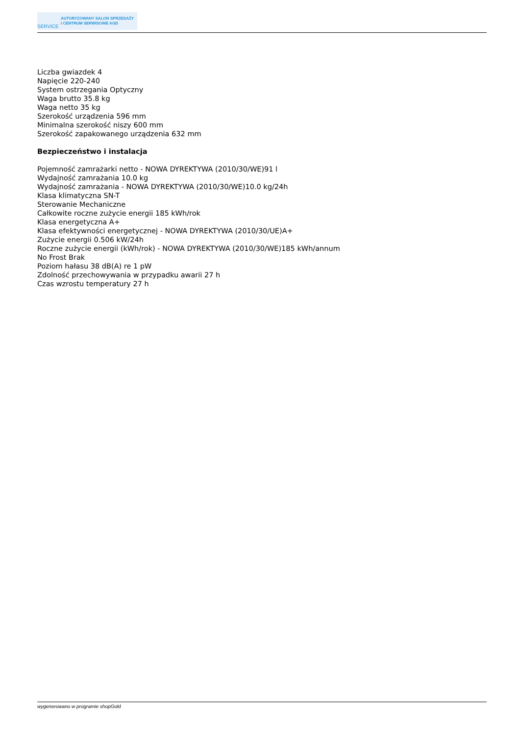SERVICE
AUTORYZOWANY SALON SPRZEDAŻY
I CENTRUM SERWISOWE AGD
Liczba gwiazdek 4
Napięcie 220-240
System ostrzegania Optyczny
Waga brutto 35.8 kg
Waga netto 35 kg
Szerokość urządzenia 596 mm
Minimalna szerokość niszy 600 mm
Szerokość zapakowanego urządzenia 632 mm
Bezpieczeństwo i instalacja
Pojemność zamrażarki netto - NOWA DYREKTYWA (2010/30/WE)91 l
Wydajność zamrażania 10.0 kg
Wydajność zamrażania - NOWA DYREKTYWA (2010/30/WE)10.0 kg/24h
Klasa klimatyczna SN-T
Sterowanie Mechaniczne
Całkowite roczne zużycie energii 185 kWh/rok
Klasa energetyczna A+
Klasa efektywności energetycznej - NOWA DYREKTYWA (2010/30/UE)A+
Zużycie energii 0.506 kW/24h
Roczne zużycie energii (kWh/rok) - NOWA DYREKTYWA (2010/30/WE)185 kWh/annum
No Frost Brak
Poziom hałasu 38 dB(A) re 1 pW
Zdolność przechowywania w przypadku awarii 27 h
Czas wzrostu temperatury 27 h
wygenerowano w programie shopGold